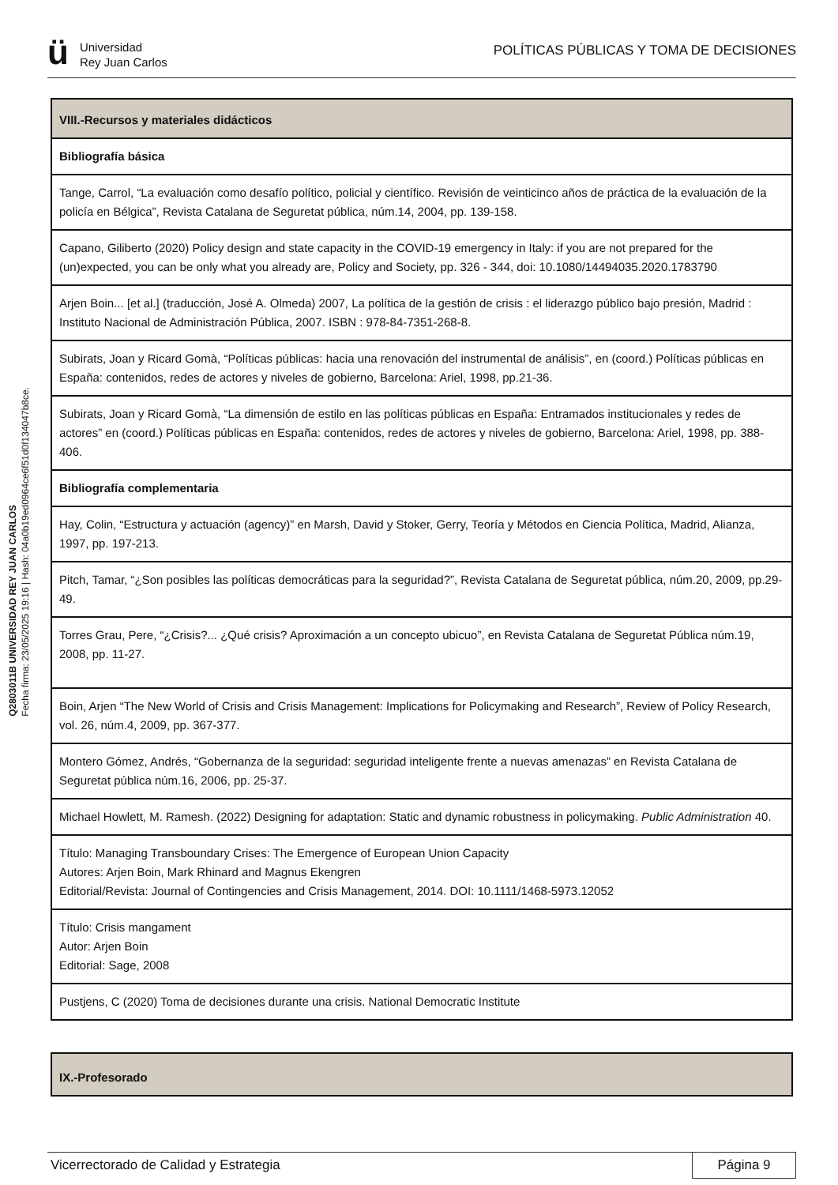ü
Universidad
Rey Juan Carlos
POLÍTICAS PÚBLICAS Y TOMA DE DECISIONES
Q2803011B UNIVERSIDAD REY JUAN CARLOS
Fecha firma: 23/05/2025 19:16 | Hash: 04a0b19ed0964ce6f51d0f134047b8ce.
| VIII.-Recursos y materiales didácticos |
| --- |
| Bibliografía básica |
| Tange, Carrol, “La evaluación como desafío político, policial y científico. Revisión de veinticinco años de práctica de la evaluación de la policía en Bélgica”, Revista Catalana de Seguretat pública, núm.14, 2004, pp. 139-158. |
| Capano, Giliberto (2020) Policy design and state capacity in the COVID-19 emergency in Italy: if you are not prepared for the (un)expected, you can be only what you already are, Policy and Society, pp. 326 - 344, doi: 10.1080/14494035.2020.1783790 |
| Arjen Boin... [et al.] (traducción, José A. Olmeda) 2007, La política de la gestión de crisis : el liderazgo público bajo presión, Madrid : Instituto Nacional de Administración Pública, 2007. ISBN : 978-84-7351-268-8. |
| Subirats, Joan y Ricard Gomà, “Políticas públicas: hacia una renovación del instrumental de análisis”, en (coord.) Políticas públicas en España: contenidos, redes de actores y niveles de gobierno, Barcelona: Ariel, 1998, pp.21-36. |
| Subirats, Joan y Ricard Gomà, “La dimensión de estilo en las políticas públicas en España: Entramados institucionales y redes de actores” en (coord.) Políticas públicas en España: contenidos, redes de actores y niveles de gobierno, Barcelona: Ariel, 1998, pp. 388- 406. |
| Bibliografía complementaria |
| Hay, Colin, “Estructura y actuación (agency)” en Marsh, David y Stoker, Gerry, Teoría y Métodos en Ciencia Política, Madrid, Alianza, 1997, pp. 197-213. |
| Pitch, Tamar, “¿Son posibles las políticas democráticas para la seguridad?”, Revista Catalana de Seguretat pública, núm.20, 2009, pp.29-49. |
| Torres Grau, Pere, “¿Crisis?... ¿Qué crisis? Aproximación a un concepto ubicuo”, en Revista Catalana de Seguretat Pública núm.19, 2008, pp. 11-27. |
| Boin, Arjen “The New World of Crisis and Crisis Management: Implications for Policymaking and Research”, Review of Policy Research, vol. 26, núm.4, 2009, pp. 367-377. |
| Montero Gómez, Andrés, “Gobernanza de la seguridad: seguridad inteligente frente a nuevas amenazas” en Revista Catalana de Seguretat pública núm.16, 2006, pp. 25-37. |
| Michael Howlett, M. Ramesh. (2022) Designing for adaptation: Static and dynamic robustness in policymaking. Public Administration 40. |
| Título: Managing Transboundary Crises: The Emergence of European Union Capacity Autores: Arjen Boin, Mark Rhinard and Magnus Ekengren Editorial/Revista: Journal of Contingencies and Crisis Management, 2014. DOI: 10.1111/1468-5973.12052 |
| Título: Crisis mangament Autor: Arjen Boin Editorial: Sage, 2008 |
| Pustjens, C (2020) Toma de decisiones durante una crisis. National Democratic Institute |
| IX.-Profesorado |
| --- |
Vicerrectorado de Calidad y Estrategia
Página 9